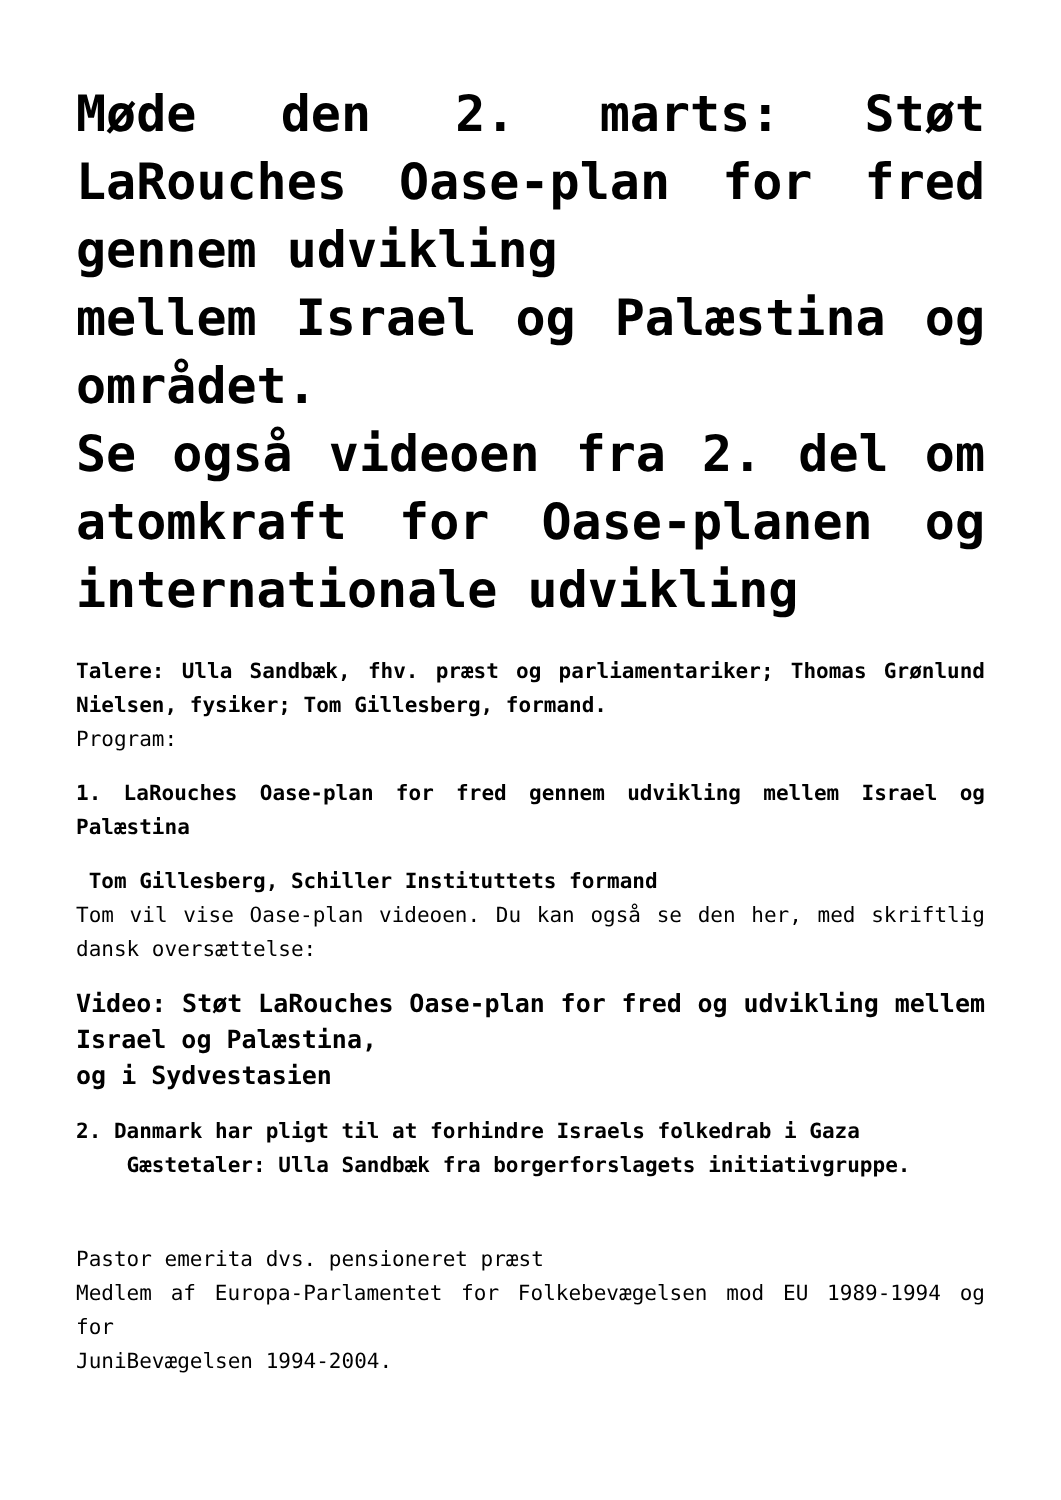Møde den 2. marts: Støt LaRouches Oase-plan for fred gennem udvikling
mellem Israel og Palæstina og området.
Se også videoen fra 2. del om atomkraft for Oase-planen og internationale udvikling
Talere: Ulla Sandbæk, fhv. præst og parliamentariker; Thomas Grønlund Nielsen, fysiker; Tom Gillesberg, formand.
Program:
1. LaRouches Oase-plan for fred gennem udvikling mellem Israel og Palæstina
Tom Gillesberg, Schiller Instituttets formand
Tom vil vise Oase-plan videoen. Du kan også se den her, med skriftlig dansk oversættelse:
Video: Støt LaRouches Oase-plan for fred og udvikling mellem Israel og Palæstina,
og i Sydvestasien
2. Danmark har pligt til at forhindre Israels folkedrab i Gaza
Gæstetaler: Ulla Sandbæk fra borgerforslagets initiativgruppe.
Pastor emerita dvs. pensioneret præst
Medlem af Europa-Parlamentet for Folkebevægelsen mod EU 1989-1994 og for
JuniBevægelsen 1994-2004.